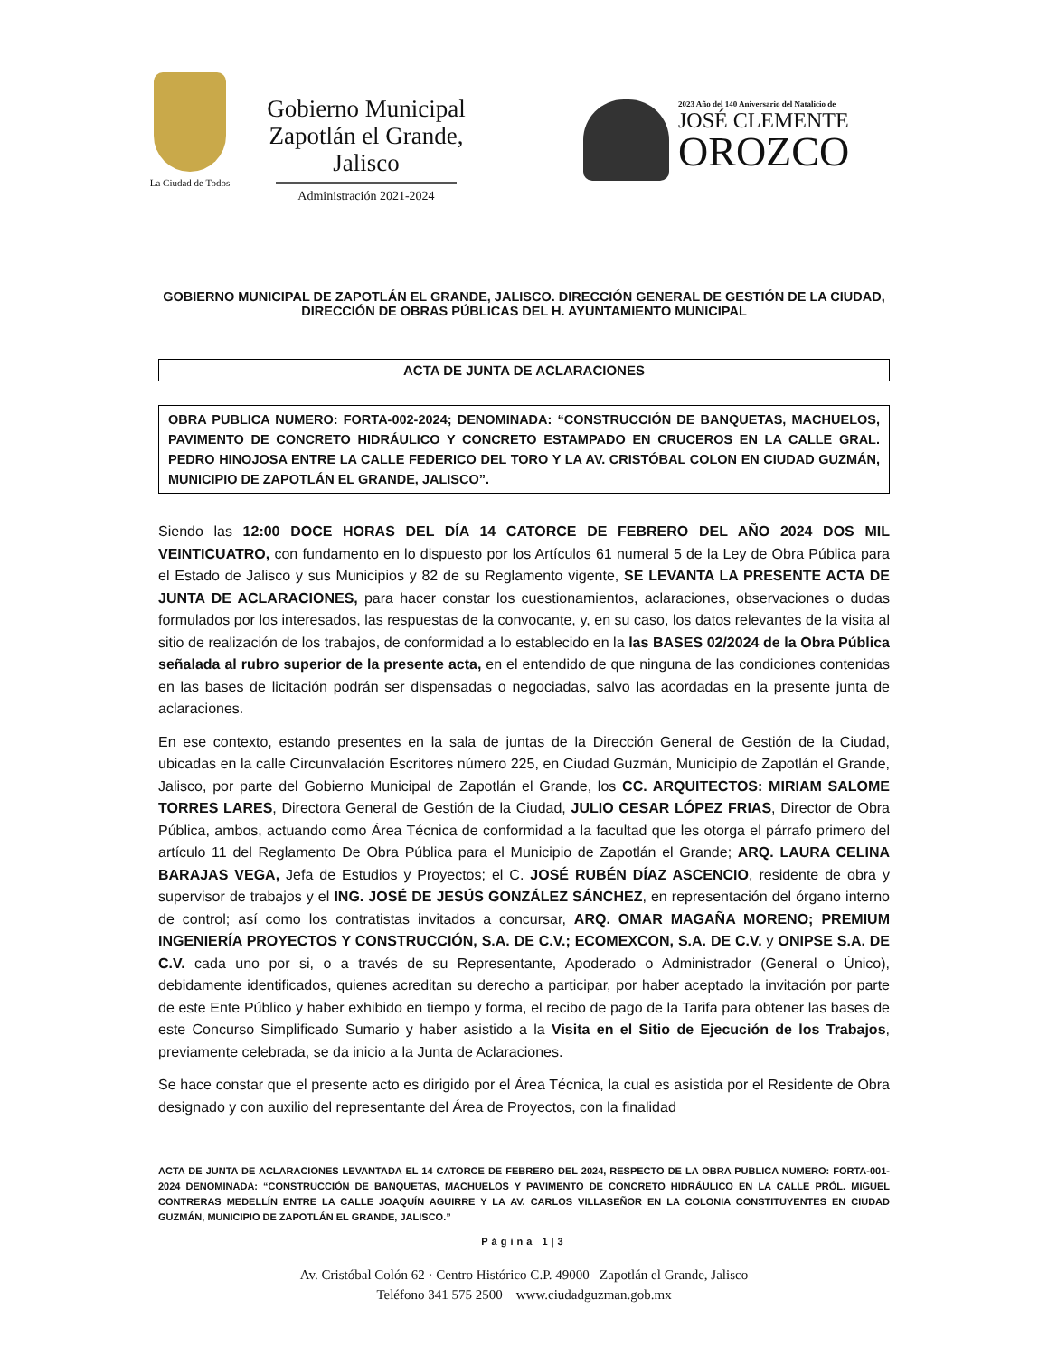La Ciudad de Todos
Gobierno Municipal
Zapotlán el Grande, Jalisco
Administración 2021-2024
2023 Año del 140 Aniversario del Natalicio de
JOSÉ CLEMENTE
OROZCO
GOBIERNO MUNICIPAL DE ZAPOTLÁN EL GRANDE, JALISCO. DIRECCIÓN GENERAL DE GESTIÓN DE LA CIUDAD, DIRECCIÓN DE OBRAS PÚBLICAS DEL H. AYUNTAMIENTO MUNICIPAL
ACTA DE JUNTA DE ACLARACIONES
OBRA PUBLICA NUMERO: FORTA-002-2024; DENOMINADA: “CONSTRUCCIÓN DE BANQUETAS, MACHUELOS, PAVIMENTO DE CONCRETO HIDRÁULICO Y CONCRETO ESTAMPADO EN CRUCEROS EN LA CALLE GRAL. PEDRO HINOJOSA ENTRE LA CALLE FEDERICO DEL TORO Y LA AV. CRISTÓBAL COLON EN CIUDAD GUZMÁN, MUNICIPIO DE ZAPOTLÁN EL GRANDE, JALISCO”.
Siendo las 12:00 DOCE HORAS DEL DÍA 14 CATORCE DE FEBRERO DEL AÑO 2024 DOS MIL VEINTICUATRO, con fundamento en lo dispuesto por los Artículos 61 numeral 5 de la Ley de Obra Pública para el Estado de Jalisco y sus Municipios y 82 de su Reglamento vigente, SE LEVANTA LA PRESENTE ACTA DE JUNTA DE ACLARACIONES, para hacer constar los cuestionamientos, aclaraciones, observaciones o dudas formulados por los interesados, las respuestas de la convocante, y, en su caso, los datos relevantes de la visita al sitio de realización de los trabajos, de conformidad a lo establecido en la las BASES 02/2024 de la Obra Pública señalada al rubro superior de la presente acta, en el entendido de que ninguna de las condiciones contenidas en las bases de licitación podrán ser dispensadas o negociadas, salvo las acordadas en la presente junta de aclaraciones.
En ese contexto, estando presentes en la sala de juntas de la Dirección General de Gestión de la Ciudad, ubicadas en la calle Circunvalación Escritores número 225, en Ciudad Guzmán, Municipio de Zapotlán el Grande, Jalisco, por parte del Gobierno Municipal de Zapotlán el Grande, los CC. ARQUITECTOS: MIRIAM SALOME TORRES LARES, Directora General de Gestión de la Ciudad, JULIO CESAR LÓPEZ FRIAS, Director de Obra Pública, ambos, actuando como Área Técnica de conformidad a la facultad que les otorga el párrafo primero del artículo 11 del Reglamento De Obra Pública para el Municipio de Zapotlán el Grande; ARQ. LAURA CELINA BARAJAS VEGA, Jefa de Estudios y Proyectos; el C. JOSÉ RUBÉN DÍAZ ASCENCIO, residente de obra y supervisor de trabajos y el ING. JOSÉ DE JESÚS GONZÁLEZ SÁNCHEZ, en representación del órgano interno de control; así como los contratistas invitados a concursar, ARQ. OMAR MAGAÑA MORENO; PREMIUM INGENIERÍA PROYECTOS Y CONSTRUCCIÓN, S.A. DE C.V.; ECOMEXCON, S.A. DE C.V. y ONIPSE S.A. DE C.V. cada uno por si, o a través de su Representante, Apoderado o Administrador (General o Único), debidamente identificados, quienes acreditan su derecho a participar, por haber aceptado la invitación por parte de este Ente Público y haber exhibido en tiempo y forma, el recibo de pago de la Tarifa para obtener las bases de este Concurso Simplificado Sumario y haber asistido a la Visita en el Sitio de Ejecución de los Trabajos, previamente celebrada, se da inicio a la Junta de Aclaraciones.
Se hace constar que el presente acto es dirigido por el Área Técnica, la cual es asistida por el Residente de Obra designado y con auxilio del representante del Área de Proyectos, con la finalidad
ACTA DE JUNTA DE ACLARACIONES LEVANTADA EL 14 CATORCE DE FEBRERO DEL 2024, RESPECTO DE LA OBRA PUBLICA NUMERO: FORTA-001-2024 DENOMINADA: “CONSTRUCCIÓN DE BANQUETAS, MACHUELOS Y PAVIMENTO DE CONCRETO HIDRÁULICO EN LA CALLE PRÓL. MIGUEL CONTRERAS MEDELLÍN ENTRE LA CALLE JOAQUÍN AGUIRRE Y LA AV. CARLOS VILLASEÑOR EN LA COLONIA CONSTITUYENTES EN CIUDAD GUZMÁN, MUNICIPIO DE ZAPOTLÁN EL GRANDE, JALISCO.”
Página 1|3
Av. Cristóbal Colón 62 · Centro Histórico C.P. 49000 Zapotlán el Grande, Jalisco
Teléfono 341 575 2500 www.ciudadguzman.gob.mx